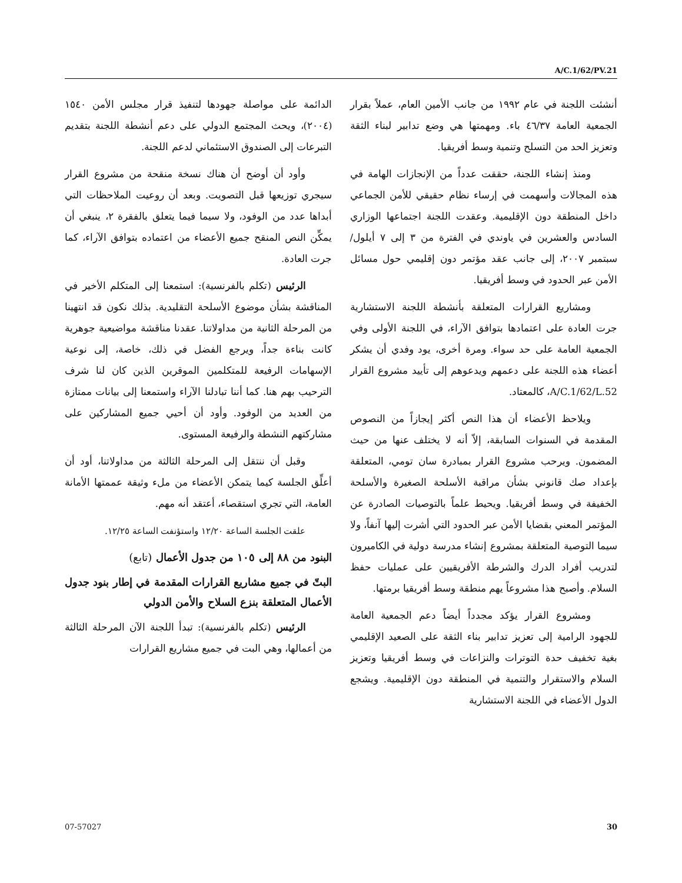A/C.1/62/PV.21
أنشئت اللجنة في عام ١٩٩٢ من جانب الأمين العام، عملاً بقرار الجمعية العامة ٤٦/٣٧ باء. ومهمتها هي وضع تدابير لبناء الثقة وتعزيز الحد من التسلح وتنمية وسط أفريقيا.
ومنذ إنشاء اللجنة، حققت عدداً من الإنجازات الهامة في هذه المجالات وأسهمت في إرساء نظام حقيقي للأمن الجماعي داخل المنطقة دون الإقليمية. وعقدت اللجنة اجتماعها الوزاري السادس والعشرين في ياوندي في الفترة من ٣ إلى ٧ أيلول/سبتمبر ٢٠٠٧، إلى جانب عقد مؤتمر دون إقليمي حول مسائل الأمن عبر الحدود في وسط أفريقيا.
ومشاريع القرارات المتعلقة بأنشطة اللجنة الاستشارية جرت العادة على اعتمادها بتوافق الآراء، في اللجنة الأولى وفي الجمعية العامة على حد سواء. ومرة أخرى، يود وفدي أن يشكر أعضاء هذه اللجنة على دعمهم ويدعوهم إلى تأييد مشروع القرار A/C.1/62/L.52، كالمعتاد.
ويلاحظ الأعضاء أن هذا النص أكثر إيجازاً من النصوص المقدمة في السنوات السابقة، إلاّ أنه لا يختلف عنها من حيث المضمون. ويرحب مشروع القرار بمبادرة سان تومي، المتعلقة بإعداد صك قانوني بشأن مراقبة الأسلحة الصغيرة والأسلحة الخفيفة في وسط أفريقيا. ويحيط علماً بالتوصيات الصادرة عن المؤتمر المعني بقضايا الأمن عبر الحدود التي أشرت إليها آنفاً، ولا سيما التوصية المتعلقة بمشروع إنشاء مدرسة دولية في الكاميرون لتدريب أفراد الدرك والشرطة الأفريقيين على عمليات حفظ السلام. وأصبح هذا مشروعاً يهم منطقة وسط أفريقيا برمتها.
ومشروع القرار يؤكد مجدداً أيضاً دعم الجمعية العامة للجهود الرامية إلى تعزيز تدابير بناء الثقة على الصعيد الإقليمي بغية تخفيف حدة التوترات والنزاعات في وسط أفريقيا وتعزيز السلام والاستقرار والتنمية في المنطقة دون الإقليمية. ويشجع الدول الأعضاء في اللجنة الاستشارية
الدائمة على مواصلة جهودها لتنفيذ قرار مجلس الأمن ١٥٤٠ (٢٠٠٤)، ويحث المجتمع الدولي على دعم أنشطة اللجنة بتقديم التبرعات إلى الصندوق الاستئماني لدعم اللجنة.
وأود أن أوضح أن هناك نسخة منقحة من مشروع القرار سيجري توزيعها قبل التصويت. وبعد أن روعيت الملاحظات التي أبداها عدد من الوفود، ولا سيما فيما يتعلق بالفقرة ٢، ينبغي أن يمكِّن النص المنقح جميع الأعضاء من اعتماده بتوافق الآراء، كما جرت العادة.
الرئيس (تكلم بالفرنسية): استمعنا إلى المتكلم الأخير في المناقشة بشأن موضوع الأسلحة التقليدية. بذلك نكون قد انتهينا من المرحلة الثانية من مداولاتنا. عقدنا مناقشة مواضيعية جوهرية كانت بناءة جداً، ويرجع الفضل في ذلك، خاصة، إلى نوعية الإسهامات الرفيعة للمتكلمين الموقرين الذين كان لنا شرف الترحيب بهم هنا. كما أننا تبادلنا الآراء واستمعنا إلى بيانات ممتازة من العديد من الوفود. وأود أن أحيي جميع المشاركين على مشاركتهم النشطة والرفيعة المستوى.
وقبل أن ننتقل إلى المرحلة الثالثة من مداولاتنا، أود أن أعلِّق الجلسة كيما يتمكن الأعضاء من ملء وثيقة عممتها الأمانة العامة، التي تجري استقصاء، أعتقد أنه مهم.
علقت الجلسة الساعة ١٢/٢٠ واستؤنفت الساعة ١٢/٢٥.
البنود من ٨٨ إلى ١٠٥ من جدول الأعمال (تابع)
البتّ في جميع مشاريع القرارات المقدمة في إطار بنود جدول الأعمال المتعلقة بنزع السلاح والأمن الدولي
الرئيس (تكلم بالفرنسية): تبدأ اللجنة الآن المرحلة الثالثة من أعمالها، وهي البت في جميع مشاريع القرارات
07-57027 30